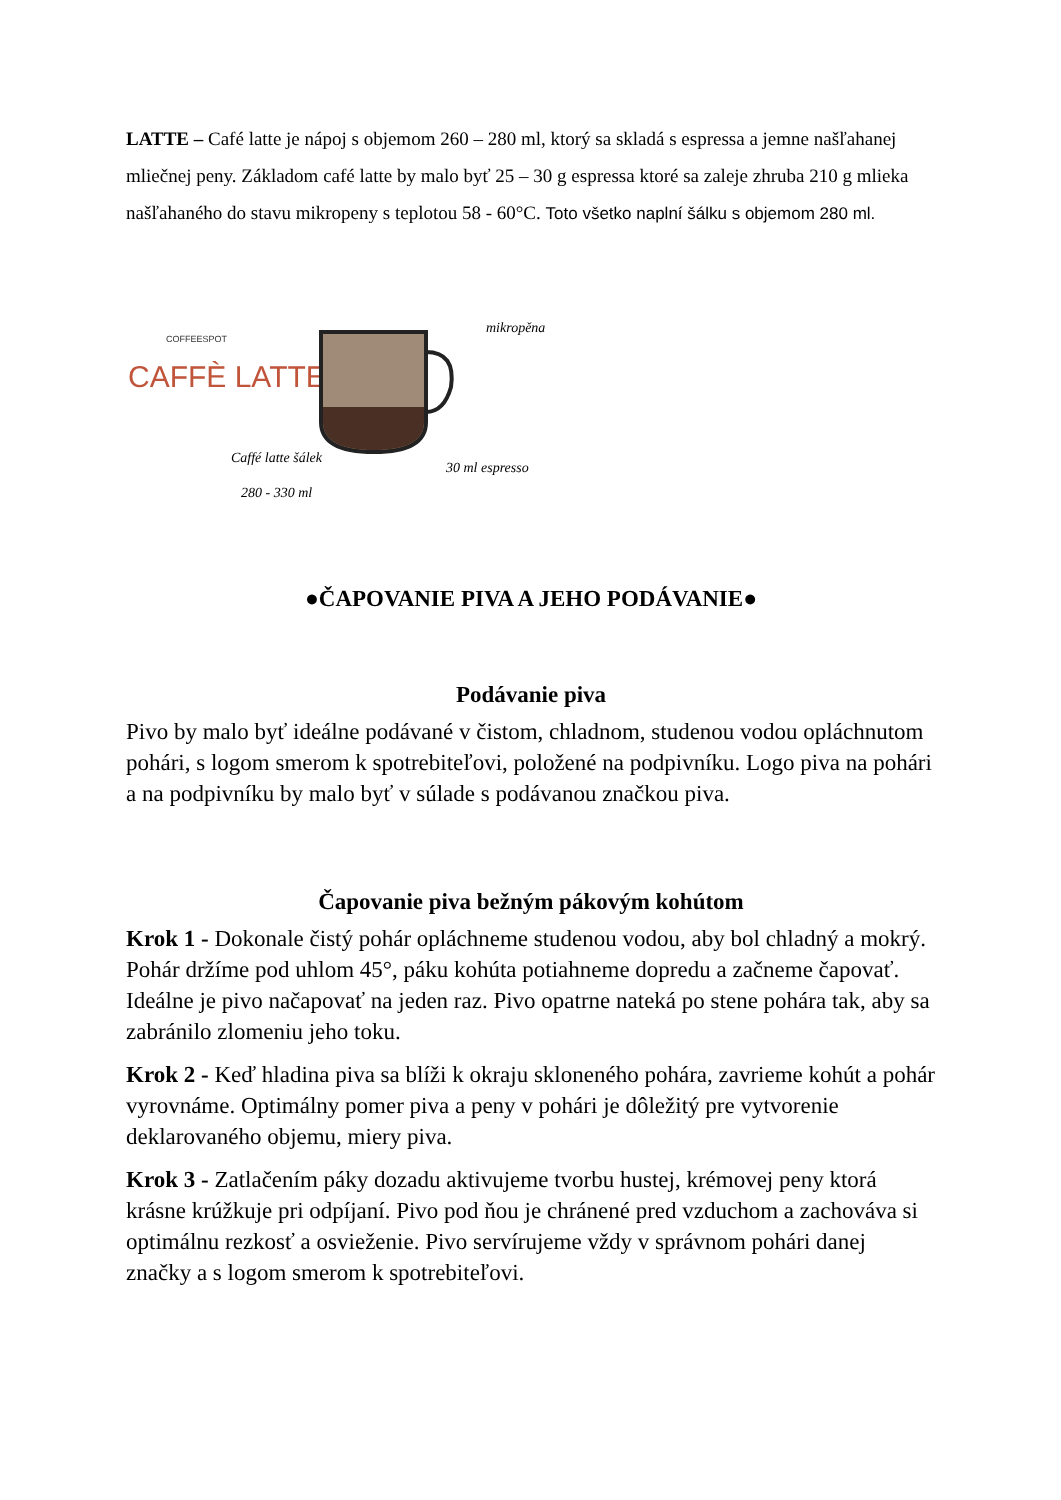LATTE – Café latte je nápoj s objemom 260 – 280 ml, ktorý sa skladá s espressa a jemne našľahanej mliečnej peny. Základom café latte by malo byť 25 – 30 g espressa ktoré sa zaleje zhruba 210 g mlieka našľahaného do stavu mikropeny s teplotou 58 - 60°C. Toto všetko naplní šálku s objemom 280 ml.
COFFEESPOT
CAFFÈ LATTE
mikropěna
Caffé latte šálek
280 - 330 ml
30 ml espresso
●ČAPOVANIE PIVA A JEHO PODÁVANIE●
Podávanie piva
Pivo by malo byť ideálne podávané v čistom, chladnom, studenou vodou opláchnutom pohári, s logom smerom k spotrebiteľovi, položené na podpivníku. Logo piva na pohári a na podpivníku by malo byť v súlade s podávanou značkou piva.
Čapovanie piva bežným pákovým kohútom
Krok 1 - Dokonale čistý pohár opláchneme studenou vodou, aby bol chladný a mokrý. Pohár držíme pod uhlom 45°, páku kohúta potiahneme dopredu a začneme čapovať. Ideálne je pivo načapovať na jeden raz. Pivo opatrne nateká po stene pohára tak, aby sa zabránilo zlomeniu jeho toku.
Krok 2 - Keď hladina piva sa blíži k okraju skloneného pohára, zavrieme kohút a pohár vyrovnáme. Optimálny pomer piva a peny v pohári je dôležitý pre vytvorenie deklarovaného objemu, miery piva.
Krok 3 - Zatlačením páky dozadu aktivujeme tvorbu hustej, krémovej peny ktorá krásne krúžkuje pri odpíjaní. Pivo pod ňou je chránené pred vzduchom a zachováva si optimálnu rezkosť a osvieženie. Pivo servírujeme vždy v správnom pohári danej značky a s logom smerom k spotrebiteľovi.